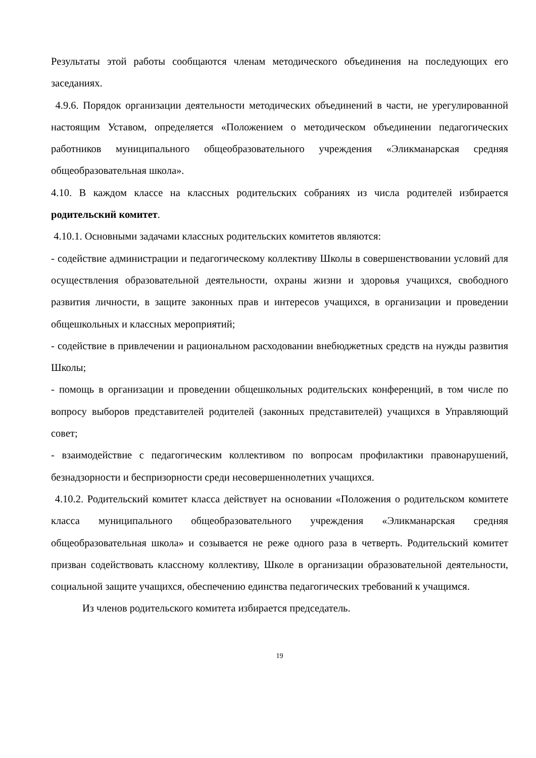Результаты этой работы сообщаются членам методического объединения на последующих его заседаниях.
4.9.6. Порядок организации деятельности методических объединений в части, не урегулированной настоящим Уставом, определяется «Положением о методическом объединении педагогических работников муниципального общеобразовательного учреждения «Эликманарская средняя общеобразовательная школа».
4.10. В каждом классе на классных родительских собраниях из числа родителей избирается родительский комитет.
4.10.1. Основными задачами классных родительских комитетов являются:
- содействие администрации и педагогическому коллективу Школы в совершенствовании условий для осуществления образовательной деятельности, охраны жизни и здоровья учащихся, свободного развития личности, в защите законных прав и интересов учащихся, в организации и проведении общешкольных и классных мероприятий;
- содействие в привлечении и рациональном расходовании внебюджетных средств на нужды развития Школы;
- помощь в организации и проведении общешкольных родительских конференций, в том числе по вопросу выборов представителей родителей (законных представителей) учащихся в Управляющий совет;
- взаимодействие с педагогическим коллективом по вопросам профилактики правонарушений, безнадзорности и беспризорности среди несовершеннолетних учащихся.
4.10.2. Родительский комитет класса действует на основании «Положения о родительском комитете класса муниципального общеобразовательного учреждения «Эликманарская средняя общеобразовательная школа» и созывается не реже одного раза в четверть. Родительский комитет призван содействовать классному коллективу, Школе в организации образовательной деятельности, социальной защите учащихся, обеспечению единства педагогических требований к учащимся.
Из членов родительского комитета избирается председатель.
19